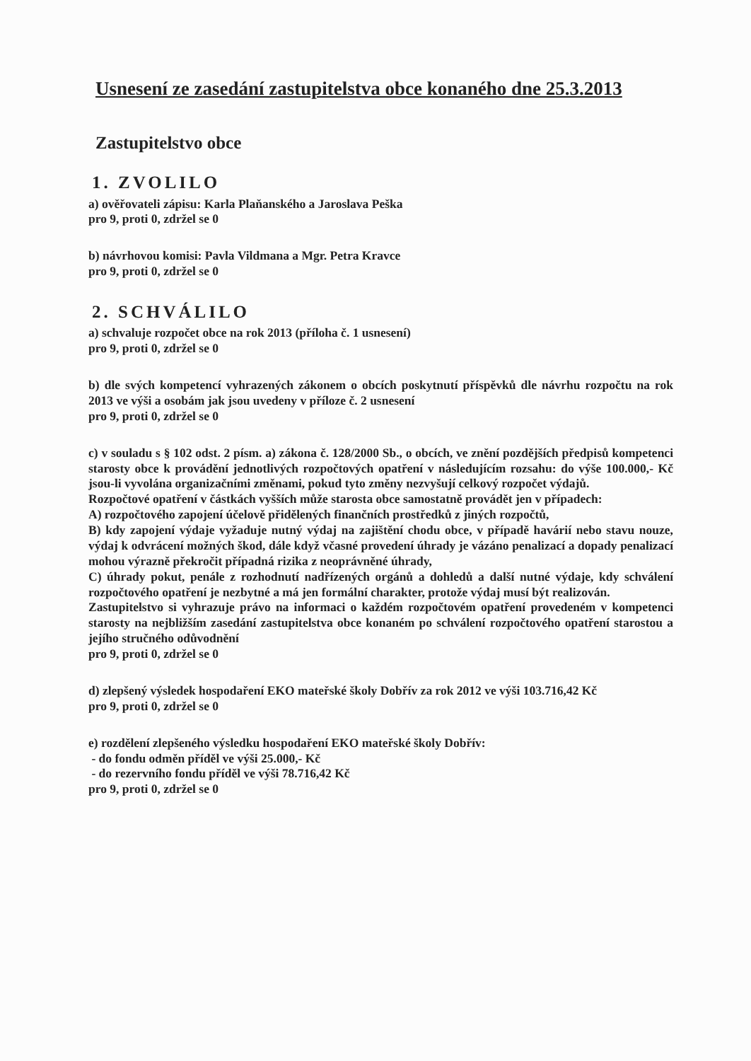Usnesení ze zasedání zastupitelstva obce konaného dne 25.3.2013
Zastupitelstvo obce
1. ZVOLILO
a) ověřovateli zápisu: Karla Plaňanského a Jaroslava Peška
pro 9, proti 0, zdržel se 0
b) návrhovou komisi: Pavla Vildmana a Mgr. Petra Kravce
pro 9, proti 0, zdržel se 0
2. SCHVÁLILO
a) schvaluje rozpočet obce na rok 2013 (příloha č. 1 usnesení)
pro 9, proti 0, zdržel se 0
b) dle svých kompetencí vyhrazených zákonem o obcích poskytnutí příspěvků dle návrhu rozpočtu na rok 2013 ve výši a osobám jak jsou uvedeny v příloze č. 2 usnesení
pro 9, proti 0, zdržel se 0
c) v souladu s § 102 odst. 2 písm. a) zákona č. 128/2000 Sb., o obcích, ve znění pozdějších předpisů kompetenci starosty obce k provádění jednotlivých rozpočtových opatření v následujícím rozsahu: do výše 100.000,- Kč jsou-li vyvolána organizačními změnami, pokud tyto změny nezvyšují celkový rozpočet výdajů.
Rozpočtové opatření v částkách vyšších může starosta obce samostatně provádět jen v případech:
A) rozpočtového zapojení účelově přidělených finančních prostředků z jiných rozpočtů,
B) kdy zapojení výdaje vyžaduje nutný výdaj na zajištění chodu obce, v případě havárií nebo stavu nouze, výdaj k odvrácení možných škod, dále když včasné provedení úhrady je vázáno penalizací a dopady penalizací mohou výrazně překročit případná rizika z neoprávněné úhrady,
C) úhrady pokut, penále z rozhodnutí nadřízených orgánů a dohledů a další nutné výdaje, kdy schválení rozpočtového opatření je nezbytné a má jen formální charakter, protože výdaj musí být realizován.
Zastupitelstvo si vyhrazuje právo na informaci o každém rozpočtovém opatření provedeném v kompetenci starosty na nejbližším zasedání zastupitelstva obce konaném po schválení rozpočtového opatření starostou a jejího stručného odůvodnění
pro 9, proti 0, zdržel se 0
d) zlepšený výsledek hospodaření EKO mateřské školy Dobřív za rok 2012 ve výši 103.716,42 Kč
pro 9, proti 0, zdržel se 0
e) rozdělení zlepšeného výsledku hospodaření EKO mateřské školy Dobřív:
- do fondu odměn příděl ve výši 25.000,- Kč
- do rezervního fondu příděl ve výši 78.716,42 Kč
pro 9, proti 0, zdržel se 0